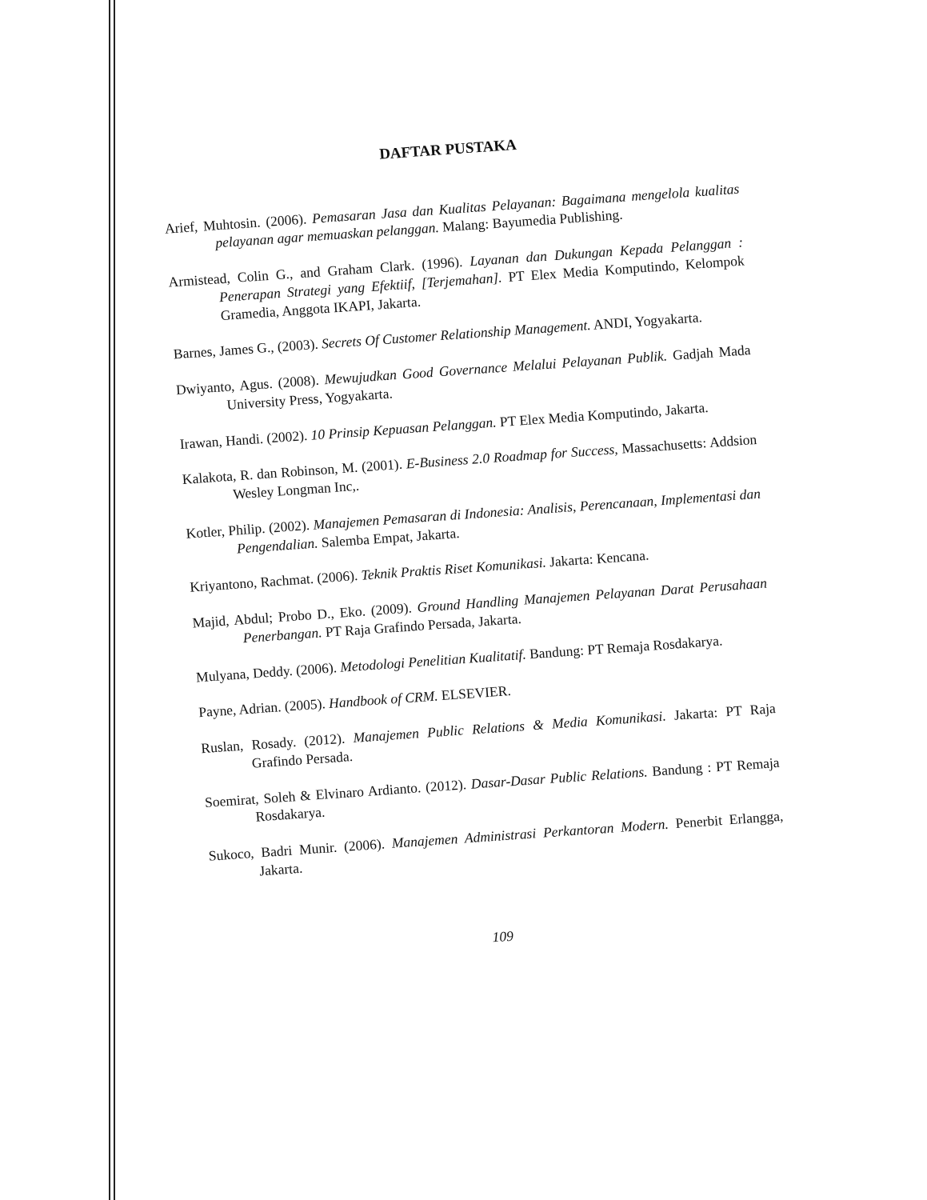DAFTAR PUSTAKA
Arief, Muhtosin. (2006). Pemasaran Jasa dan Kualitas Pelayanan: Bagaimana mengelola kualitas pelayanan agar memuaskan pelanggan. Malang: Bayumedia Publishing.
Armistead, Colin G., and Graham Clark. (1996). Layanan dan Dukungan Kepada Pelanggan : Penerapan Strategi yang Efektiif, [Terjemahan]. PT Elex Media Komputindo, Kelompok Gramedia, Anggota IKAPI, Jakarta.
Barnes, James G., (2003). Secrets Of Customer Relationship Management. ANDI, Yogyakarta.
Dwiyanto, Agus. (2008). Mewujudkan Good Governance Melalui Pelayanan Publik. Gadjah Mada University Press, Yogyakarta.
Irawan, Handi. (2002). 10 Prinsip Kepuasan Pelanggan. PT Elex Media Komputindo, Jakarta.
Kalakota, R. dan Robinson, M. (2001). E-Business 2.0 Roadmap for Success, Massachusetts: Addsion Wesley Longman Inc,.
Kotler, Philip. (2002). Manajemen Pemasaran di Indonesia: Analisis, Perencanaan, Implementasi dan Pengendalian. Salemba Empat, Jakarta.
Kriyantono, Rachmat. (2006). Teknik Praktis Riset Komunikasi. Jakarta: Kencana.
Majid, Abdul; Probo D., Eko. (2009). Ground Handling Manajemen Pelayanan Darat Perusahaan Penerbangan. PT Raja Grafindo Persada, Jakarta.
Mulyana, Deddy. (2006). Metodologi Penelitian Kualitatif. Bandung: PT Remaja Rosdakarya.
Payne, Adrian. (2005). Handbook of CRM. ELSEVIER.
Ruslan, Rosady. (2012). Manajemen Public Relations & Media Komunikasi. Jakarta: PT Raja Grafindo Persada.
Soemirat, Soleh & Elvinaro Ardianto. (2012). Dasar-Dasar Public Relations. Bandung : PT Remaja Rosdakarya.
Sukoco, Badri Munir. (2006). Manajemen Administrasi Perkantoran Modern. Penerbit Erlangga, Jakarta.
109